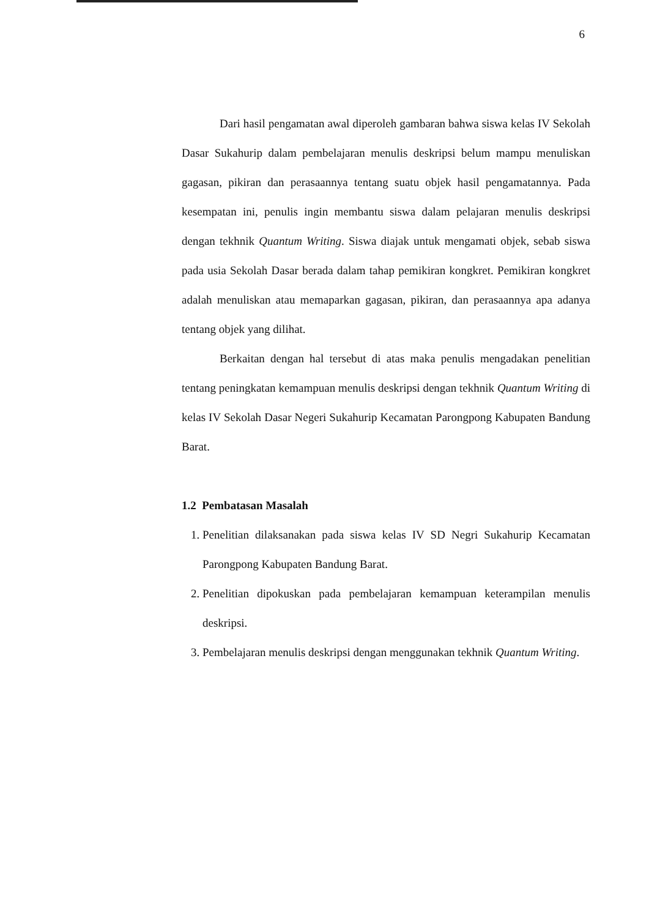6
Dari hasil pengamatan awal diperoleh gambaran bahwa siswa kelas IV Sekolah Dasar Sukahurip dalam pembelajaran menulis deskripsi belum mampu menuliskan gagasan, pikiran dan perasaannya tentang suatu objek hasil pengamatannya. Pada kesempatan ini, penulis ingin membantu siswa dalam pelajaran menulis deskripsi dengan tekhnik Quantum Writing. Siswa diajak untuk mengamati objek, sebab siswa pada usia Sekolah Dasar berada dalam tahap pemikiran kongkret. Pemikiran kongkret adalah menuliskan atau memaparkan gagasan, pikiran, dan perasaannya apa adanya tentang objek yang dilihat.
Berkaitan dengan hal tersebut di atas maka penulis mengadakan penelitian tentang peningkatan kemampuan menulis deskripsi dengan tekhnik Quantum Writing di kelas IV Sekolah Dasar Negeri Sukahurip Kecamatan Parongpong Kabupaten Bandung Barat.
1.2 Pembatasan Masalah
1. Penelitian dilaksanakan pada siswa kelas IV SD Negri Sukahurip Kecamatan Parongpong Kabupaten Bandung Barat.
2. Penelitian dipokuskan pada pembelajaran kemampuan keterampilan menulis deskripsi.
3. Pembelajaran menulis deskripsi dengan menggunakan tekhnik Quantum Writing.